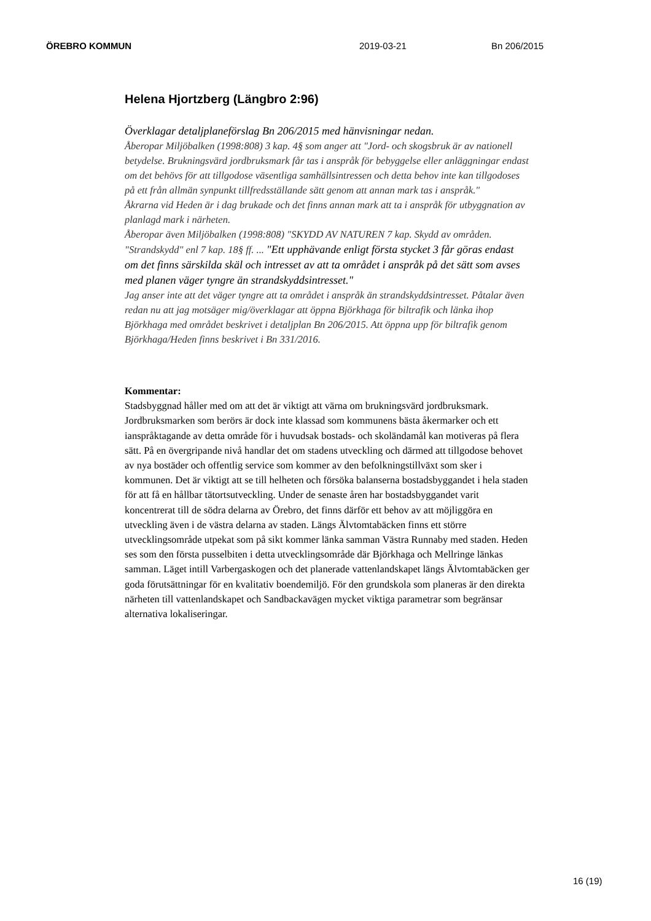ÖREBRO KOMMUN 2019-03-21 Bn 206/2015
Helena Hjortzberg (Längbro 2:96)
Överklagar detaljplaneförslag Bn 206/2015 med hänvisningar nedan.
Åberopar Miljöbalken (1998:808) 3 kap. 4§ som anger att "Jord- och skogsbruk är av nationell betydelse. Brukningsvärd jordbruksmark får tas i anspråk för bebyggelse eller anläggningar endast om det behövs för att tillgodose väsentliga samhällsintressen och detta behov inte kan tillgodoses på ett från allmän synpunkt tillfredsställande sätt genom att annan mark tas i anspråk."
Åkrarna vid Heden är i dag brukade och det finns annan mark att ta i anspråk för utbyggnation av planlagd mark i närheten.
Åberopar även Miljöbalken (1998:808) "SKYDD AV NATUREN 7 kap. Skydd av områden.
"Strandskydd" enl 7 kap. 18§ ff. ... "Ett upphävande enligt första stycket 3 får göras endast om det finns särskilda skäl och intresset av att ta området i anspråk på det sätt som avses med planen väger tyngre än strandskyddsintresset."
Jag anser inte att det väger tyngre att ta området i anspråk än strandskyddsintresset. Påtalar även redan nu att jag motsäger mig/överklagar att öppna Björkhaga för biltrafik och länka ihop Björkhaga med området beskrivet i detaljplan Bn 206/2015. Att öppna upp för biltrafik genom Björkhaga/Heden finns beskrivet i Bn 331/2016.
Kommentar:
Stadsbyggnad håller med om att det är viktigt att värna om brukningsvärd jordbruksmark. Jordbruksmarken som berörs är dock inte klassad som kommunens bästa åkermarker och ett ianspråktagande av detta område för i huvudsak bostads- och skoländamål kan motiveras på flera sätt. På en övergripande nivå handlar det om stadens utveckling och därmed att tillgodose behovet av nya bostäder och offentlig service som kommer av den befolkningstillväxt som sker i kommunen. Det är viktigt att se till helheten och försöka balanserna bostadsbyggandet i hela staden för att få en hållbar tätortsutveckling. Under de senaste åren har bostadsbyggandet varit koncentrerat till de södra delarna av Örebro, det finns därför ett behov av att möjliggöra en utveckling även i de västra delarna av staden. Längs Älvtomtabäcken finns ett större utvecklingsområde utpekat som på sikt kommer länka samman Västra Runnaby med staden. Heden ses som den första pusselbiten i detta utvecklingsområde där Björkhaga och Mellringe länkas samman. Läget intill Varbergaskogen och det planerade vattenlandskapet längs Älvtomtabäcken ger goda förutsättningar för en kvalitativ boendemiljö. För den grundskola som planeras är den direkta närheten till vattenlandskapet och Sandbackavägen mycket viktiga parametrar som begränsar alternativa lokaliseringar.
16 (19)